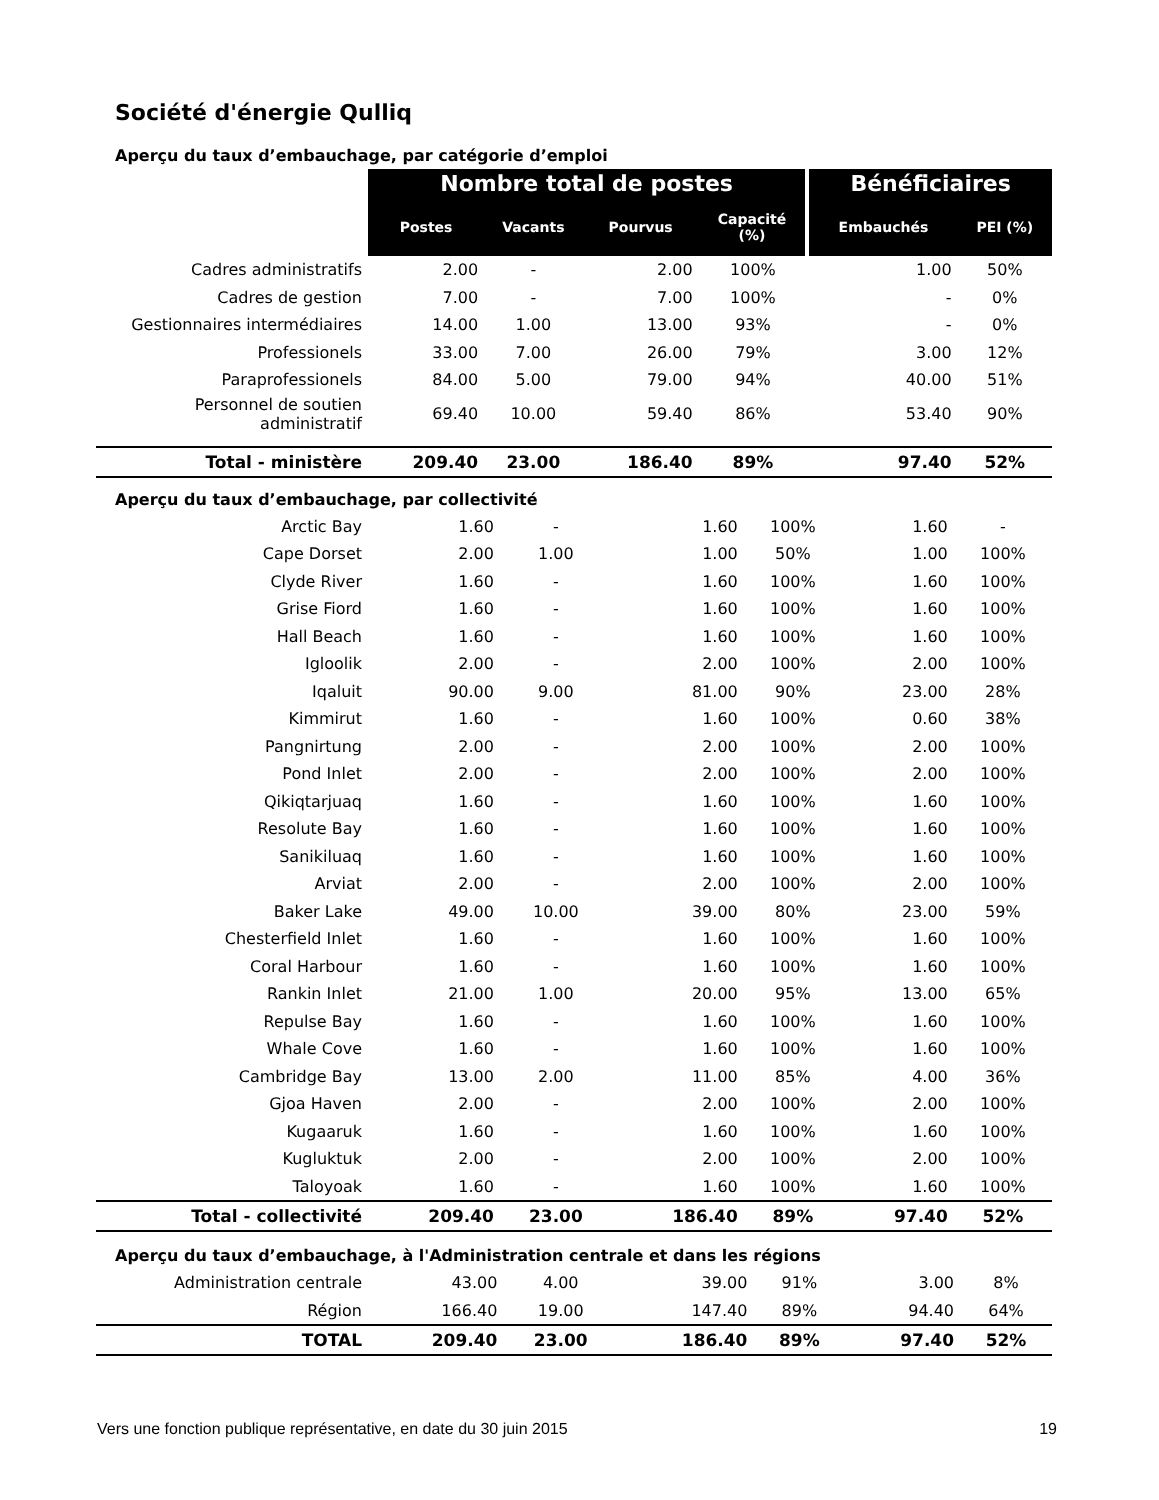Société d'énergie Qulliq
Aperçu du taux d’embauchage, par catégorie d’emploi
| | Nombre total de postes | | | | Bénéficiaires | |
| | Postes | Vacants | Pourvus | Capacité (%) | Embauchés | PEI (%) |
| Cadres administratifs | 2.00 | - | 2.00 | 100% | 1.00 | 50% |
| Cadres de gestion | 7.00 | - | 7.00 | 100% | - | 0% |
| Gestionnaires intermédiaires | 14.00 | 1.00 | 13.00 | 93% | - | 0% |
| Professionels | 33.00 | 7.00 | 26.00 | 79% | 3.00 | 12% |
| Paraprofessionels | 84.00 | 5.00 | 79.00 | 94% | 40.00 | 51% |
| Personnel de soutien administratif | 69.40 | 10.00 | 59.40 | 86% | 53.40 | 90% |
| Total - ministère | 209.40 | 23.00 | 186.40 | 89% | 97.40 | 52% |
Aperçu du taux d’embauchage, par collectivité
| Arctic Bay | 1.60 | - | 1.60 | 100% | 1.60 | - |
| Cape Dorset | 2.00 | 1.00 | 1.00 | 50% | 1.00 | 100% |
| Clyde River | 1.60 | - | 1.60 | 100% | 1.60 | 100% |
| Grise Fiord | 1.60 | - | 1.60 | 100% | 1.60 | 100% |
| Hall Beach | 1.60 | - | 1.60 | 100% | 1.60 | 100% |
| Igloolik | 2.00 | - | 2.00 | 100% | 2.00 | 100% |
| Iqaluit | 90.00 | 9.00 | 81.00 | 90% | 23.00 | 28% |
| Kimmirut | 1.60 | - | 1.60 | 100% | 0.60 | 38% |
| Pangnirtung | 2.00 | - | 2.00 | 100% | 2.00 | 100% |
| Pond Inlet | 2.00 | - | 2.00 | 100% | 2.00 | 100% |
| Qikiqtarjuaq | 1.60 | - | 1.60 | 100% | 1.60 | 100% |
| Resolute Bay | 1.60 | - | 1.60 | 100% | 1.60 | 100% |
| Sanikiluaq | 1.60 | - | 1.60 | 100% | 1.60 | 100% |
| Arviat | 2.00 | - | 2.00 | 100% | 2.00 | 100% |
| Baker Lake | 49.00 | 10.00 | 39.00 | 80% | 23.00 | 59% |
| Chesterfield Inlet | 1.60 | - | 1.60 | 100% | 1.60 | 100% |
| Coral Harbour | 1.60 | - | 1.60 | 100% | 1.60 | 100% |
| Rankin Inlet | 21.00 | 1.00 | 20.00 | 95% | 13.00 | 65% |
| Repulse Bay | 1.60 | - | 1.60 | 100% | 1.60 | 100% |
| Whale Cove | 1.60 | - | 1.60 | 100% | 1.60 | 100% |
| Cambridge Bay | 13.00 | 2.00 | 11.00 | 85% | 4.00 | 36% |
| Gjoa Haven | 2.00 | - | 2.00 | 100% | 2.00 | 100% |
| Kugaaruk | 1.60 | - | 1.60 | 100% | 1.60 | 100% |
| Kugluktuk | 2.00 | - | 2.00 | 100% | 2.00 | 100% |
| Taloyoak | 1.60 | - | 1.60 | 100% | 1.60 | 100% |
| Total - collectivité | 209.40 | 23.00 | 186.40 | 89% | 97.40 | 52% |
Aperçu du taux d’embauchage, à l'Administration centrale et dans les régions
| Administration centrale | 43.00 | 4.00 | 39.00 | 91% | 3.00 | 8% |
| Région | 166.40 | 19.00 | 147.40 | 89% | 94.40 | 64% |
| TOTAL | 209.40 | 23.00 | 186.40 | 89% | 97.40 | 52% |
Vers une fonction publique représentative, en date du 30 juin 2015 19